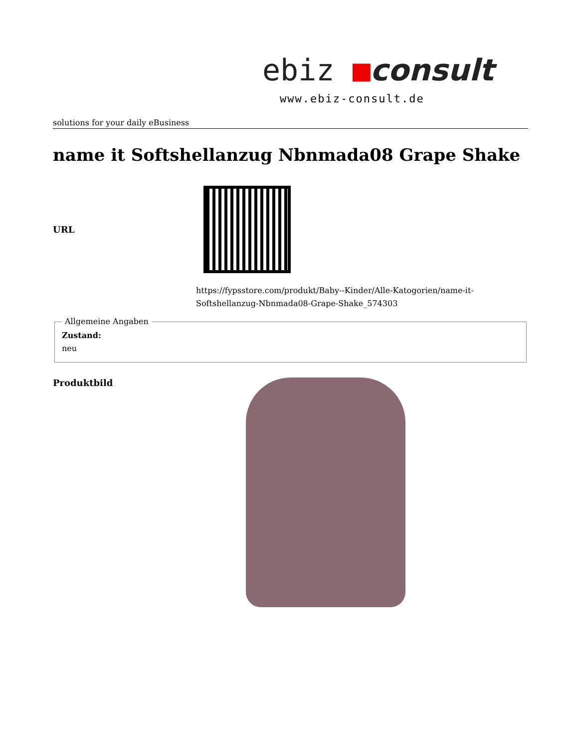ebiz ■consult
www.ebiz-consult.de
solutions for your daily eBusiness
name it Softshellanzug Nbnmada08 Grape Shake
URL
https://fypsstore.com/produkt/Baby--Kinder/Alle-Katogorien/name-it-Softshellanzug-Nbnmada08-Grape-Shake_574303
Allgemeine Angaben Zustand:
neu
Produktbild